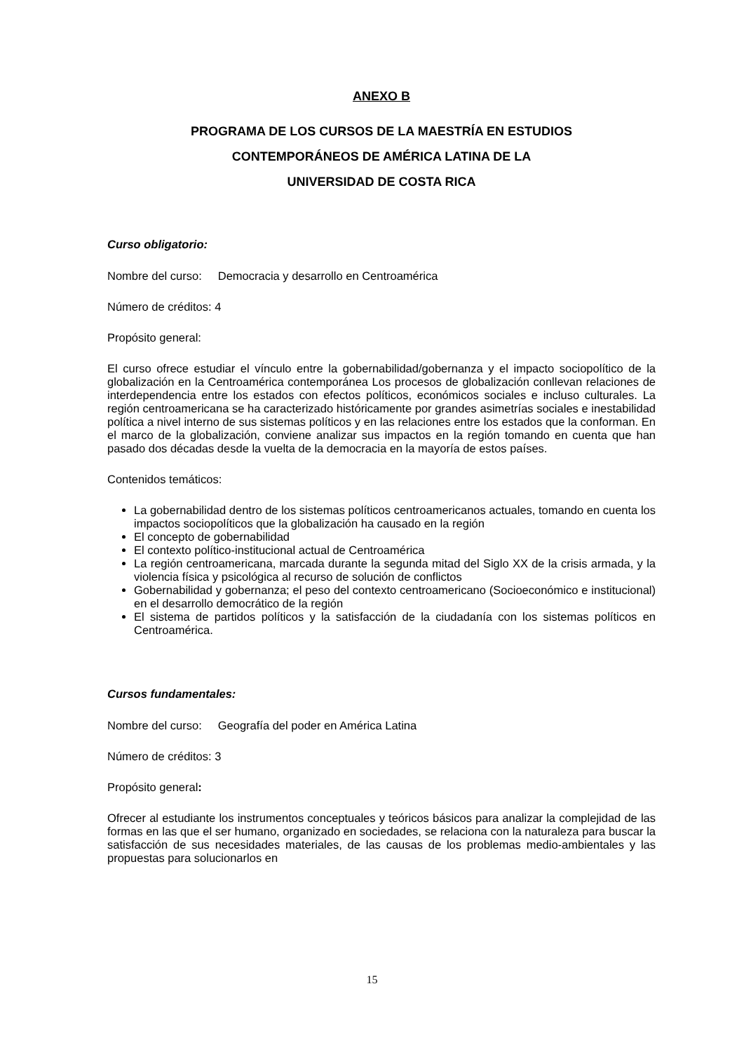ANEXO B
PROGRAMA DE LOS CURSOS DE LA MAESTRÍA EN ESTUDIOS
CONTEMPORÁNEOS DE AMÉRICA LATINA DE LA
UNIVERSIDAD DE COSTA RICA
Curso obligatorio:
Nombre del curso: Democracia y desarrollo en Centroamérica
Número de créditos: 4
Propósito general:
El curso ofrece estudiar el vínculo entre la gobernabilidad/gobernanza y el impacto sociopolítico de la globalización en la Centroamérica contemporánea Los procesos de globalización conllevan relaciones de interdependencia entre los estados con efectos políticos, económicos sociales e incluso culturales. La región centroamericana se ha caracterizado históricamente por grandes asimetrías sociales e inestabilidad política a nivel interno de sus sistemas políticos y en las relaciones entre los estados que la conforman. En el marco de la globalización, conviene analizar sus impactos en la región tomando en cuenta que han pasado dos décadas desde la vuelta de la democracia en la mayoría de estos países.
Contenidos temáticos:
La gobernabilidad dentro de los sistemas políticos centroamericanos actuales, tomando en cuenta los impactos sociopolíticos que la globalización ha causado en la región
El concepto de gobernabilidad
El contexto político-institucional actual de Centroamérica
La región centroamericana, marcada durante la segunda mitad del Siglo XX de la crisis armada, y la violencia física y psicológica al recurso de solución de conflictos
Gobernabilidad y gobernanza; el peso del contexto centroamericano (Socioeconómico e institucional) en el desarrollo democrático de la región
El sistema de partidos políticos y la satisfacción de la ciudadanía con los sistemas políticos en Centroamérica.
Cursos fundamentales:
Nombre del curso: Geografía del poder en América Latina
Número de créditos: 3
Propósito general:
Ofrecer al estudiante los instrumentos conceptuales y teóricos básicos para analizar la complejidad de las formas en las que el ser humano, organizado en sociedades, se relaciona con la naturaleza para buscar la satisfacción de sus necesidades materiales, de las causas de los problemas medio-ambientales y las propuestas para solucionarlos en
15